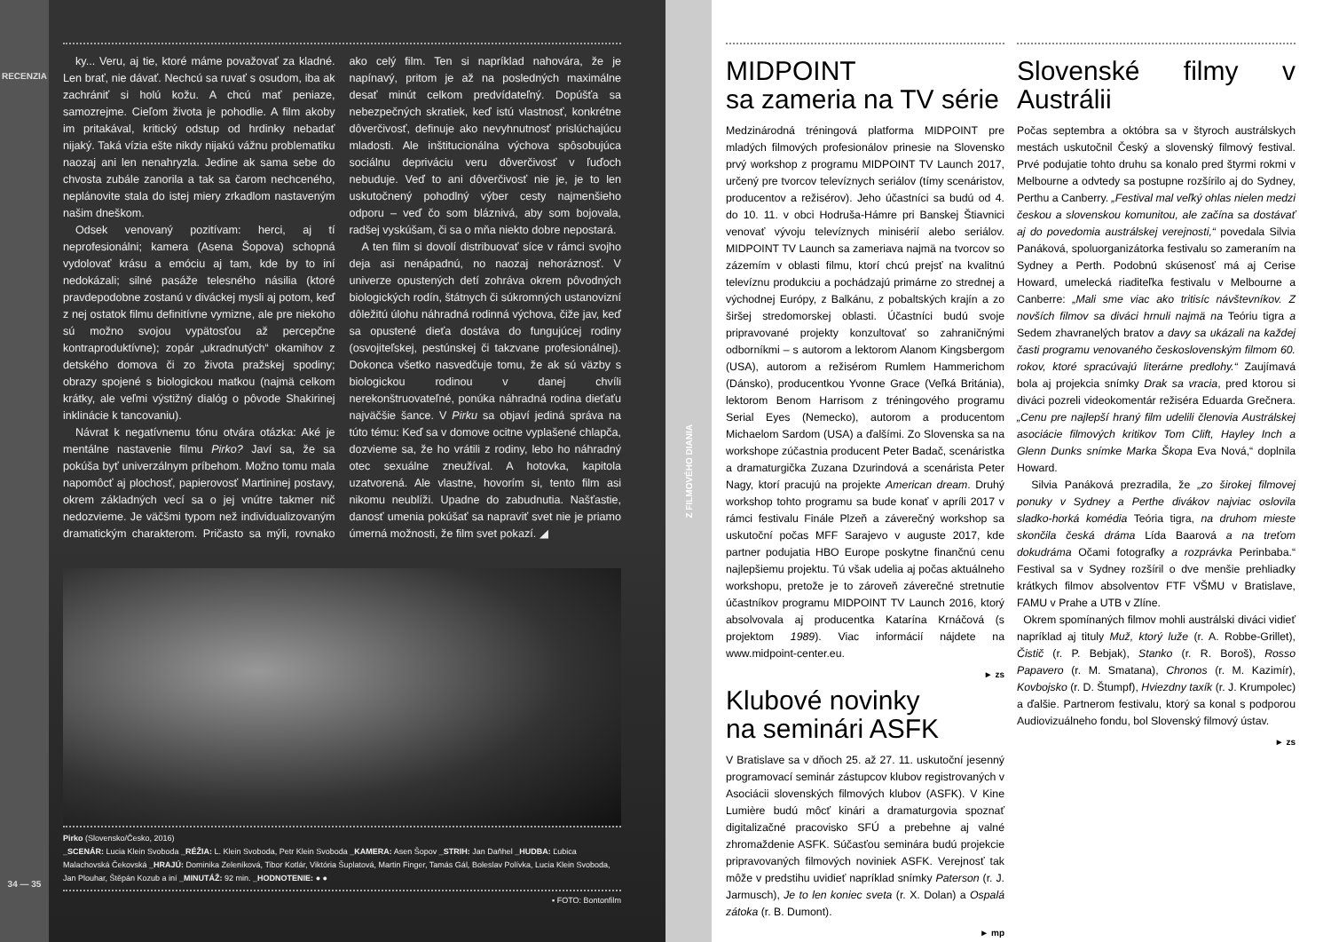RECENZIA
34 — 35
ky... Veru, aj tie, ktoré máme považovať za kladné. Len brať, nie dávať. Nechcú sa ruvať s osudom, iba ak zachrániť si holú kožu. A chcú mať peniaze, samozrejme. Cieľom života je pohodlie. A film akoby im pritakával, kritický odstup od hrdinky nebadať nijaký. Taká vízia ešte nikdy nijakú vážnu problematiku naozaj ani len nenahryzla. Jedine ak sama sebe do chvosta zubále zanorila a tak sa čarom nechceného, neplánovite stala do istej miery zrkadlom nastaveným našim dneškom.
Odsek venovaný pozitívam: herci, aj tí neprofesionálni; kamera (Asena Šopova) schopná vydolovať krásu a emóciu aj tam, kde by to iní nedokázali; silné pasáže telesného násilia (ktoré pravdepodobne zostanú v diváckej mysli aj potom, keď z nej ostatok filmu definitívne vymizne, ale pre niekoho sú možno svojou vypätosťou až percepčne kontraproduktívne); zopár „ukradnutých“ okamihov z detského domova či zo života pražskej spodiny; obrazy spojené s biologickou matkou (najmä celkom krátky, ale veľmi výstižný dialóg o pôvode Shakirinej inklinácie k tancovaniu).
Návrat k negatívnemu tónu otvára otázka: Aké je mentálne nastavenie filmu Pirko? Javí sa, že sa pokúša byť univerzálnym príbehom. Možno tomu mala napomôcť aj plochosť, papierovosť Martininej postavy, okrem základných vecí sa o jej vnútre takmer nič nedozvieme. Je väčšmi typom než individualizovaným dramatickým charakterom. Pričasto sa mýli, rovnako ako celý film. Ten si napríklad nahovára, že je napínavý, pritom je až na posledných maximálne desať minút celkom predvídateľný. Dopúšťa sa nebezpečných skratiek, keď istú vlastnosť, konkrétne dôverčivosť, definuje ako nevyhnutnosť prislúchajúcu mladosti. Ale inštitucionálna výchova spôsobujúca sociálnu depriváciu veru dôverčivosť v ľuďoch nebuduje. Veď to ani dôverčivosť nie je, je to len uskutočnený pohodlný výber cesty najmenšieho odporu – veď čo som bláznivá, aby som bojovala, radšej vyskúšam, či sa o mňa niekto dobre nepostará.
A ten film si dovolí distribuovať síce v rámci svojho deja asi nenápadnú, no naozaj nehoráznosť. V univerze opustených detí zohráva okrem pôvodných biologických rodín, štátnych či súkromných ustanovizní dôležitú úlohu náhradná rodinná výchova, čiže jav, keď sa opustené dieťa dostáva do fungujúcej rodiny (osvojiteľskej, pestúnskej či takzvane profesionálnej). Dokonca všetko nasvedčuje tomu, že ak sú väzby s biologickou rodinou v danej chvíli nerekonštruovateľné, ponúka náhradná rodina dieťaťu najväčšie šance. V Pirku sa objaví jediná správa na túto tému: Keď sa v domove ocitne vyplašené chlapča, dozvieme sa, že ho vrátili z rodiny, lebo ho náhradný otec sexuálne zneužíval. A hotovka, kapitola uzatvorená. Ale vlastne, hovorím si, tento film asi nikomu neublíži. Upadne do zabudnutia. Našťastie, danosť umenia pokúšať sa napraviť svet nie je priamo úmerná možnosti, že film svet pokazí. ◢
Pirko (Slovensko/Česko, 2016)
_SCENÁR: Lucia Klein Svoboda _RÉŽIA: L. Klein Svoboda, Petr Klein Svoboda _KAMERA: Asen Šopov _STRIH: Jan Daňhel _HUDBA: Ľubica Malachovská Čekovská _HRAJÚ: Dominika Zeleníková, Tibor Kotlár, Viktória Šuplatová, Martin Finger, Tamás Gál, Boleslav Polívka, Lucia Klein Svoboda, Jan Plouhar, Štěpán Kozub a iní _MINUTÁŽ: 92 min. _HODNOTENIE: ● ●
▪ FOTO: Bontonfilm
Z FILMOVÉHO DIANIA
MIDPOINT
sa zameria na TV série
Medzinárodná tréningová platforma MIDPOINT pre mladých filmových profesionálov prinesie na Slovensko prvý workshop z programu MIDPOINT TV Launch 2017, určený pre tvorcov televíznych seriálov (tímy scenáristov, producentov a režisérov). Jeho účastníci sa budú od 4. do 10. 11. v obci Hodruša-Hámre pri Banskej Štiavnici venovať vývoju televíznych minisérií alebo seriálov. MIDPOINT TV Launch sa zameriava najmä na tvorcov so zázemím v oblasti filmu, ktorí chcú prejsť na kvalitnú televíznu produkciu a pochádzajú primárne zo strednej a východnej Európy, z Balkánu, z pobaltských krajín a zo širšej stredomorskej oblasti. Účastníci budú svoje pripravované projekty konzultovať so zahraničnými odborníkmi – s autorom a lektorom Alanom Kingsbergom (USA), autorom a režisérom Rumlem Hammerichom (Dánsko), producentkou Yvonne Grace (Veľká Británia), lektorom Benom Harrisom z tréningového programu Serial Eyes (Nemecko), autorom a producentom Michaelom Sardom (USA) a ďalšími. Zo Slovenska sa na workshope zúčastnia producent Peter Badač, scenáristka a dramaturgička Zuzana Dzurindová a scenárista Peter Nagy, ktorí pracujú na projekte American dream. Druhý workshop tohto programu sa bude konať v apríli 2017 v rámci festivalu Finále Plzeň a záverečný workshop sa uskutoční počas MFF Sarajevo v auguste 2017, kde partner podujatia HBO Europe poskytne finančnú cenu najlepšiemu projektu. Tú však udelia aj počas aktuálneho workshopu, pretože je to zároveň záverečné stretnutie účastníkov programu MIDPOINT TV Launch 2016, ktorý absolvovala aj producentka Katarína Krnáčová (s projektom 1989). Viac informácií nájdete na www.midpoint-center.eu.
► zs
Klubové novinky
na seminári ASFK
V Bratislave sa v dňoch 25. až 27. 11. uskutoční jesenný programovací seminár zástupcov klubov registrovaných v Asociácii slovenských filmových klubov (ASFK). V Kine Lumière budú môcť kinári a dramaturgovia spoznať digitalizačné pracovisko SFÚ a prebehne aj valné zhromaždenie ASFK. Súčasťou seminára budú projekcie pripravovaných filmových noviniek ASFK. Verejnosť tak môže v predstihu uvidieť napríklad snímky Paterson (r. J. Jarmusch), Je to len koniec sveta (r. X. Dolan) a Ospalá zátoka (r. B. Dumont).
► mp
Slovenské filmy v Austrálii
Počas septembra a októbra sa v štyroch austrálskych mestách uskutočnil Český a slovenský filmový festival. Prvé podujatie tohto druhu sa konalo pred štyrmi rokmi v Melbourne a odvtedy sa postupne rozšírilo aj do Sydney, Perthu a Canberry. „Festival mal veľký ohlas nielen medzi českou a slovenskou komunitou, ale začína sa dostávať aj do povedomia austrálskej verejnosti,“ povedala Silvia Panáková, spoluorganizátorka festivalu so zameraním na Sydney a Perth. Podobnú skúsenosť má aj Cerise Howard, umelecká riaditeľka festivalu v Melbourne a Canberre: „Mali sme viac ako tritisíc návštevníkov. Z novších filmov sa diváci hrnuli najmä na Teóriu tigra a Sedem zhavranelých bratov a davy sa ukázali na každej časti programu venovaného československým filmom 60. rokov, ktoré spracúvajú literárne predlohy.“ Zaujímavá bola aj projekcia snímky Drak sa vracia, pred ktorou si diváci pozreli videokomentár režiséra Eduarda Grečnera. „Cenu pre najlepší hraný film udelili členovia Austrálskej asociácie filmových kritikov Tom Clift, Hayley Inch a Glenn Dunks snímke Marka Škopa Eva Nová,“ doplnila Howard.
Silvia Panáková prezradila, že „zo širokej filmovej ponuky v Sydney a Perthe divákov najviac oslovila sladko-horká komédia Teória tigra, na druhom mieste skončila česká dráma Lída Baarová a na treťom dokudráma Očami fotografky a rozprávka Perinbaba.“ Festival sa v Sydney rozšíril o dve menšie prehliadky krátkych filmov absolventov FTF VŠMU v Bratislave, FAMU v Prahe a UTB v Zlíne.
Okrem spomínaných filmov mohli austrálski diváci vidieť napríklad aj tituly Muž, ktorý luže (r. A. Robbe-Grillet), Čistič (r. P. Bebjak), Stanko (r. R. Boroš), Rosso Papavero (r. M. Smatana), Chronos (r. M. Kazimír), Kovbojsko (r. D. Štumpf), Hviezdny taxík (r. J. Krumpolec) a ďalšie. Partnerom festivalu, ktorý sa konal s podporou Audiovizuálneho fondu, bol Slovenský filmový ústav.
► zs